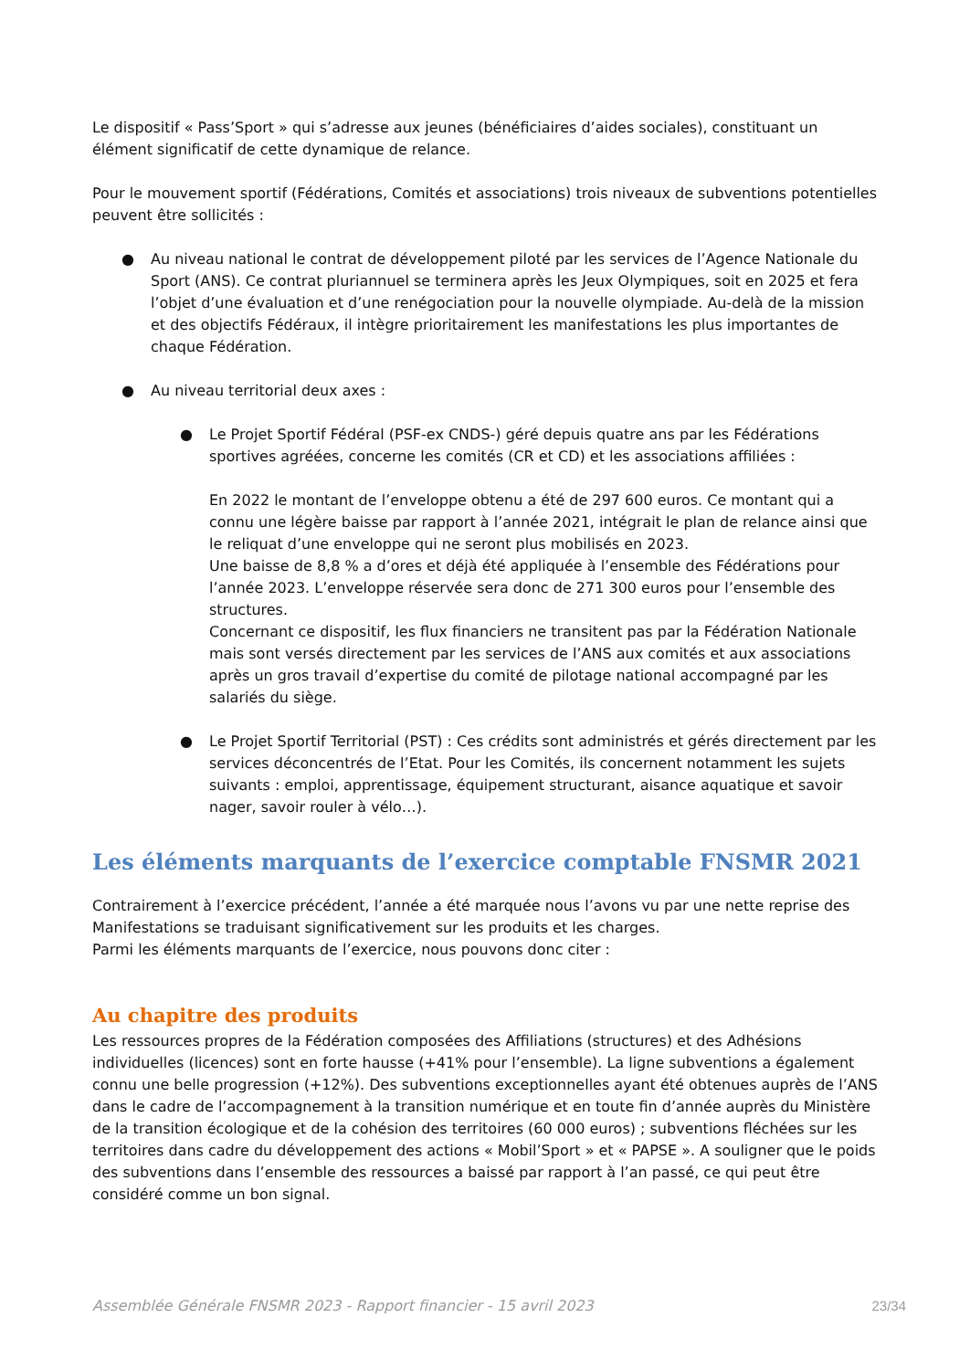Le dispositif « Pass’Sport » qui s’adresse aux jeunes (bénéficiaires d’aides sociales), constituant un élément significatif de cette dynamique de relance.
Pour le mouvement sportif (Fédérations, Comités et associations) trois niveaux de subventions potentielles peuvent être sollicités :
● Au niveau national le contrat de développement piloté par les services de l’Agence Nationale du Sport (ANS). Ce contrat pluriannuel se terminera après les Jeux Olympiques, soit en 2025 et fera l’objet d’une évaluation et d’une renégociation pour la nouvelle olympiade. Au-delà de la mission et des objectifs Fédéraux, il intègre prioritairement les manifestations les plus importantes de chaque Fédération.
● Au niveau territorial deux axes :
● Le Projet Sportif Fédéral (PSF-ex CNDS-) géré depuis quatre ans par les Fédérations sportives agréées, concerne les comités (CR et CD) et les associations affiliées :
En 2022 le montant de l’enveloppe obtenu a été de 297 600 euros. Ce montant qui a connu une légère baisse par rapport à l’année 2021, intégrait le plan de relance ainsi que le reliquat d’une enveloppe qui ne seront plus mobilisés en 2023.
Une baisse de 8,8 % a d’ores et déjà été appliquée à l’ensemble des Fédérations pour l’année 2023. L’enveloppe réservée sera donc de 271 300 euros pour l’ensemble des structures.
Concernant ce dispositif, les flux financiers ne transitent pas par la Fédération Nationale mais sont versés directement par les services de l’ANS aux comités et aux associations après un gros travail d’expertise du comité de pilotage national accompagné par les salariés du siège.
● Le Projet Sportif Territorial (PST) : Ces crédits sont administrés et gérés directement par les services déconcentrés de l’Etat. Pour les Comités, ils concernent notamment les sujets suivants : emploi, apprentissage, équipement structurant, aisance aquatique et savoir nager, savoir rouler à vélo…).
Les éléments marquants de l’exercice comptable FNSMR 2021
Contrairement à l’exercice précédent, l’année a été marquée nous l’avons vu par une nette reprise des Manifestations se traduisant significativement sur les produits et les charges.
Parmi les éléments marquants de l’exercice, nous pouvons donc citer :
Au chapitre des produits
Les ressources propres de la Fédération composées des Affiliations (structures) et des Adhésions individuelles (licences) sont en forte hausse (+41% pour l’ensemble). La ligne subventions a également connu une belle progression (+12%). Des subventions exceptionnelles ayant été obtenues auprès de l’ANS dans le cadre de l’accompagnement à la transition numérique et en toute fin d’année auprès du Ministère de la transition écologique et de la cohésion des territoires (60 000 euros) ; subventions fléchées sur les territoires dans cadre du développement des actions « Mobil’Sport » et « PAPSE ». A souligner que le poids des subventions dans l’ensemble des ressources a baissé par rapport à l’an passé, ce qui peut être considéré comme un bon signal.
Assemblée Générale FNSMR 2023 - Rapport financier - 15 avril 2023 23/34